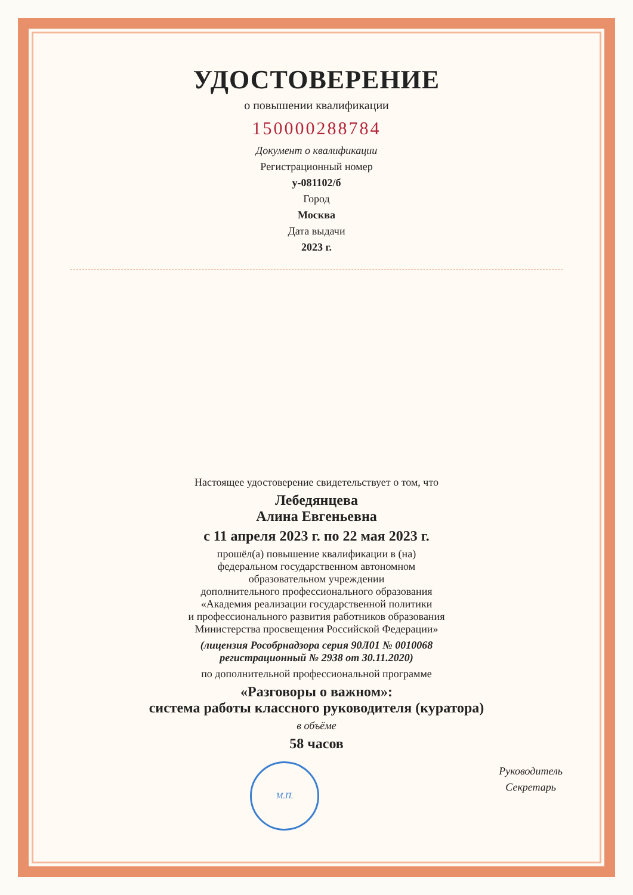УДОСТОВЕРЕНИЕ
о повышении квалификации
150000288784
Документ о квалификации
Регистрационный номер
у-081102/б
Город
Москва
Дата выдачи
2023 г.
Настоящее удостоверение свидетельствует о том, что
Лебедянцева
Алина Евгеньевна
с 11 апреля 2023 г. по 22 мая 2023 г.
прошёл(а) повышение квалификации в (на)
федеральном государственном автономном
образовательном учреждении
дополнительного профессионального образования
«Академия реализации государственной политики
и профессионального развития работников образования
Министерства просвещения Российской Федерации»
(лицензия Рособрнадзора серия 90Л01 № 0010068
регистрационный № 2938 от 30.11.2020)
по дополнительной профессиональной программе
«Разговоры о важном»:
система работы классного руководителя (куратора)
в объёме
58 часов
М.П.
Руководитель
Секретарь